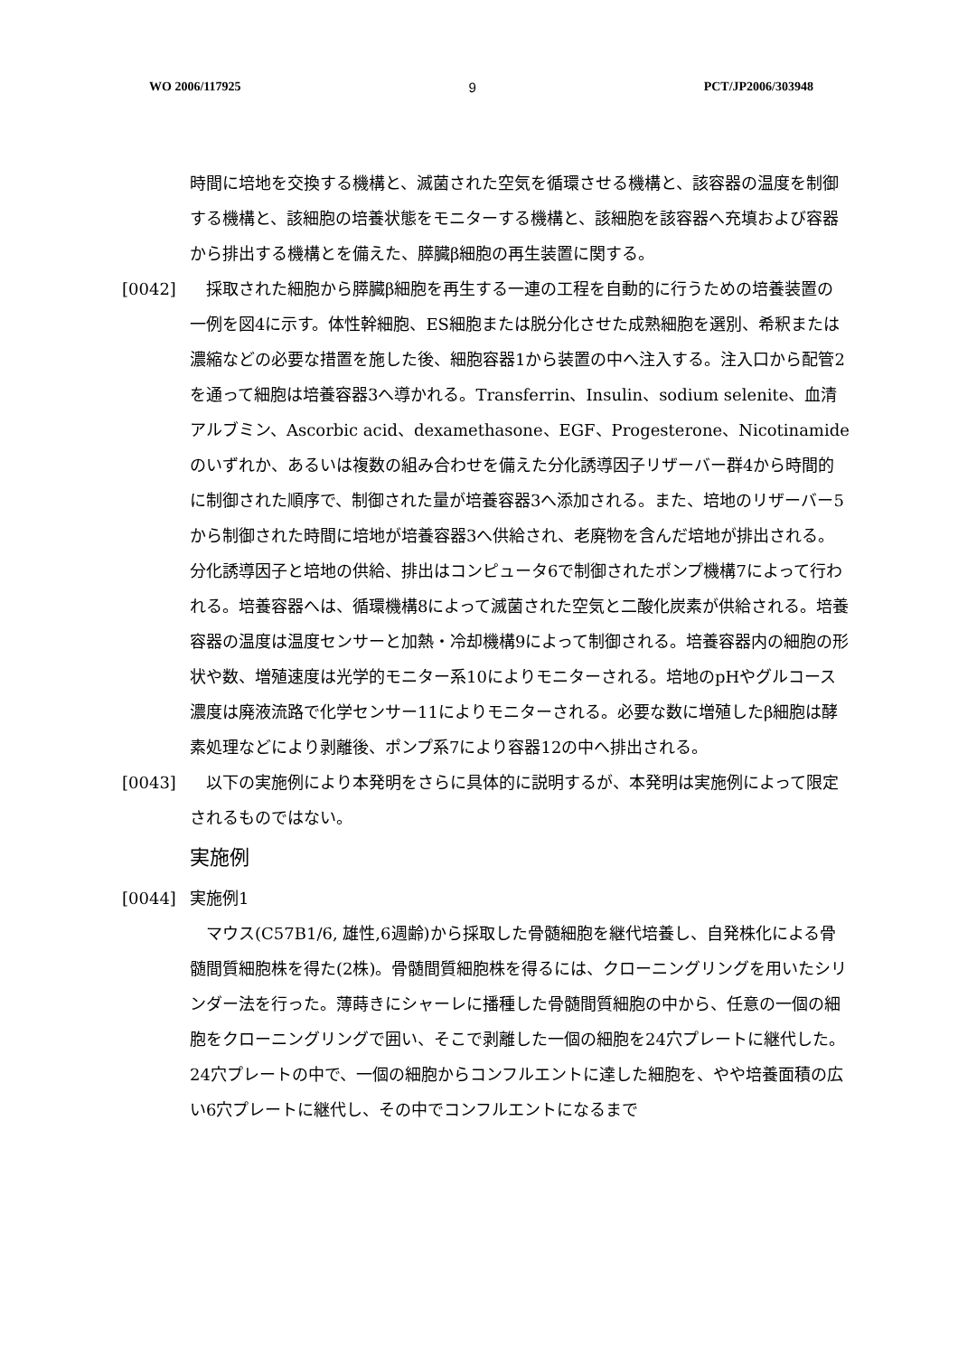WO 2006/117925 9 PCT/JP2006/303948
時間に培地を交換する機構と、滅菌された空気を循環させる機構と、該容器の温度を制御する機構と、該細胞の培養状態をモニターする機構と、該細胞を該容器へ充填および容器から排出する機構とを備えた、膵臓β細胞の再生装置に関する。
[0042] 　採取された細胞から膵臓β細胞を再生する一連の工程を自動的に行うための培養装置の一例を図4に示す。体性幹細胞、ES細胞または脱分化させた成熟細胞を選別、希釈または濃縮などの必要な措置を施した後、細胞容器1から装置の中へ注入する。注入口から配管2を通って細胞は培養容器3へ導かれる。Transferrin、Insulin、sodium selenite、血清アルブミン、Ascorbic acid、dexamethasone、EGF、Progesterone、Nicotinamideのいずれか、あるいは複数の組み合わせを備えた分化誘導因子リザーバー群4から時間的に制御された順序で、制御された量が培養容器3へ添加される。また、培地のリザーバー5から制御された時間に培地が培養容器3へ供給され、老廃物を含んだ培地が排出される。分化誘導因子と培地の供給、排出はコンピュータ6で制御されたポンプ機構7によって行われる。培養容器へは、循環機構8によって滅菌された空気と二酸化炭素が供給される。培養容器の温度は温度センサーと加熱・冷却機構9によって制御される。培養容器内の細胞の形状や数、増殖速度は光学的モニター系10によりモニターされる。培地のpHやグルコース濃度は廃液流路で化学センサー11によりモニターされる。必要な数に増殖したβ細胞は酵素処理などにより剥離後、ポンプ系7により容器12の中へ排出される。
[0043] 　以下の実施例により本発明をさらに具体的に説明するが、本発明は実施例によって限定されるものではない。
実施例
[0044] 実施例1
　マウス(C57B1/6, 雄性,6週齢)から採取した骨髄細胞を継代培養し、自発株化による骨髄間質細胞株を得た(2株)。骨髄間質細胞株を得るには、クローニングリングを用いたシリンダー法を行った。薄蒔きにシャーレに播種した骨髄間質細胞の中から、任意の一個の細胞をクローニングリングで囲い、そこで剥離した一個の細胞を24穴プレートに継代した。24穴プレートの中で、一個の細胞からコンフルエントに達した細胞を、やや培養面積の広い6穴プレートに継代し、その中でコンフルエントになるまで